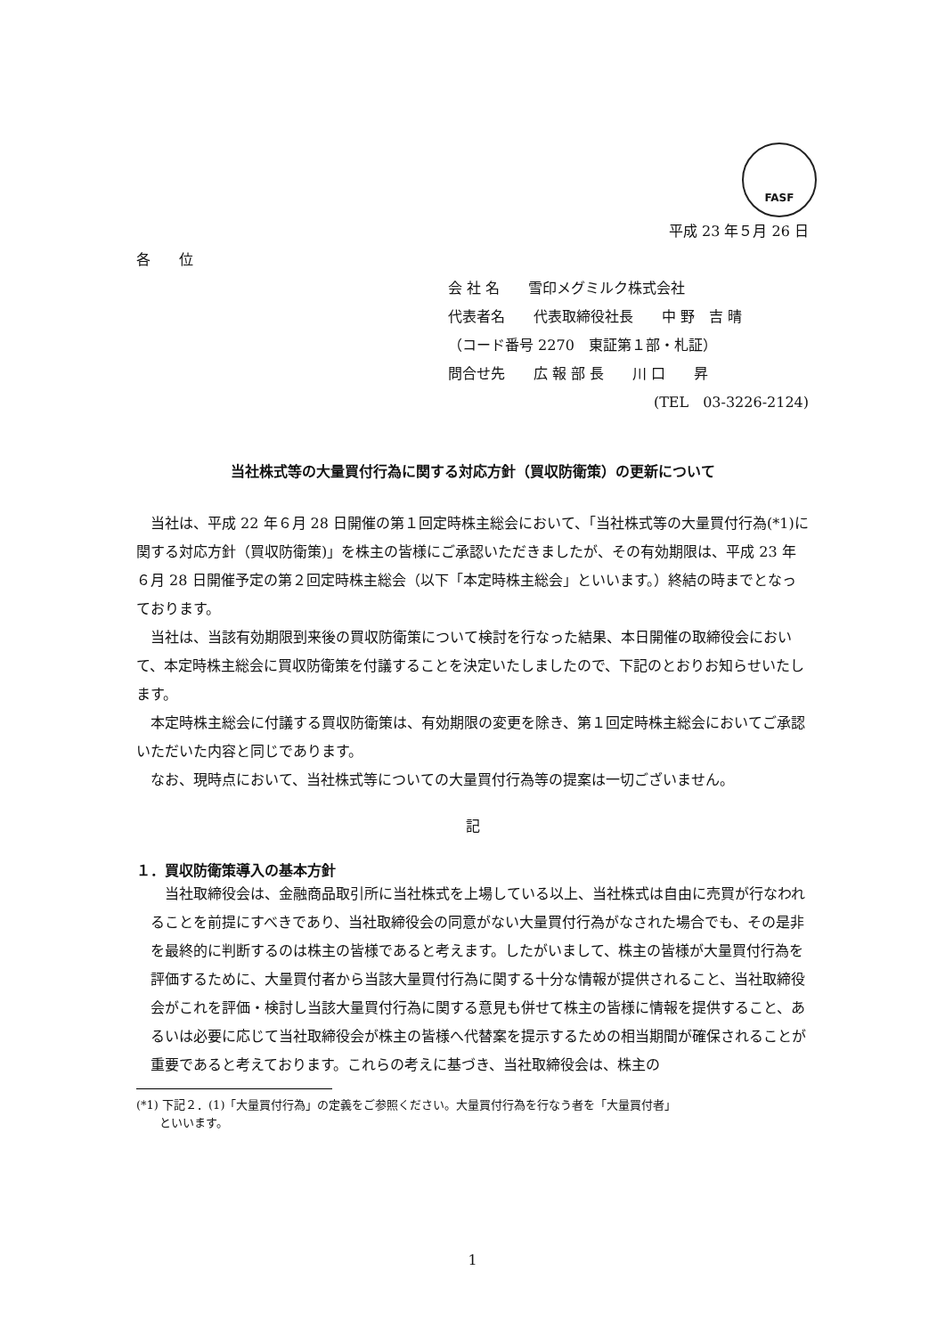FASF
平成 23 年５月 26 日
各　　位
会 社 名　　雪印メグミルク株式会社
代表者名　　代表取締役社長　　中 野　吉 晴
（コード番号 2270　東証第１部・札証）
問合せ先　　広 報 部 長　　川 口　　昇
(TEL　03-3226-2124)
当社株式等の大量買付行為に関する対応方針（買収防衛策）の更新について
当社は、平成 22 年６月 28 日開催の第１回定時株主総会において、「当社株式等の大量買付行為(*1)に関する対応方針（買収防衛策)」を株主の皆様にご承認いただきましたが、その有効期限は、平成 23 年６月 28 日開催予定の第２回定時株主総会（以下「本定時株主総会」といいます。）終結の時までとなっております。
当社は、当該有効期限到来後の買収防衛策について検討を行なった結果、本日開催の取締役会において、本定時株主総会に買収防衛策を付議することを決定いたしましたので、下記のとおりお知らせいたします。
本定時株主総会に付議する買収防衛策は、有効期限の変更を除き、第１回定時株主総会においてご承認いただいた内容と同じであります。
なお、現時点において、当社株式等についての大量買付行為等の提案は一切ございません。
記
１．買収防衛策導入の基本方針
当社取締役会は、金融商品取引所に当社株式を上場している以上、当社株式は自由に売買が行なわれることを前提にすべきであり、当社取締役会の同意がない大量買付行為がなされた場合でも、その是非を最終的に判断するのは株主の皆様であると考えます。したがいまして、株主の皆様が大量買付行為を評価するために、大量買付者から当該大量買付行為に関する十分な情報が提供されること、当社取締役会がこれを評価・検討し当該大量買付行為に関する意見も併せて株主の皆様に情報を提供すること、あるいは必要に応じて当社取締役会が株主の皆様へ代替案を提示するための相当期間が確保されることが重要であると考えております。これらの考えに基づき、当社取締役会は、株主の
(*1) 下記２．(1)「大量買付行為」の定義をご参照ください。大量買付行為を行なう者を「大量買付者」
　　といいます。
1